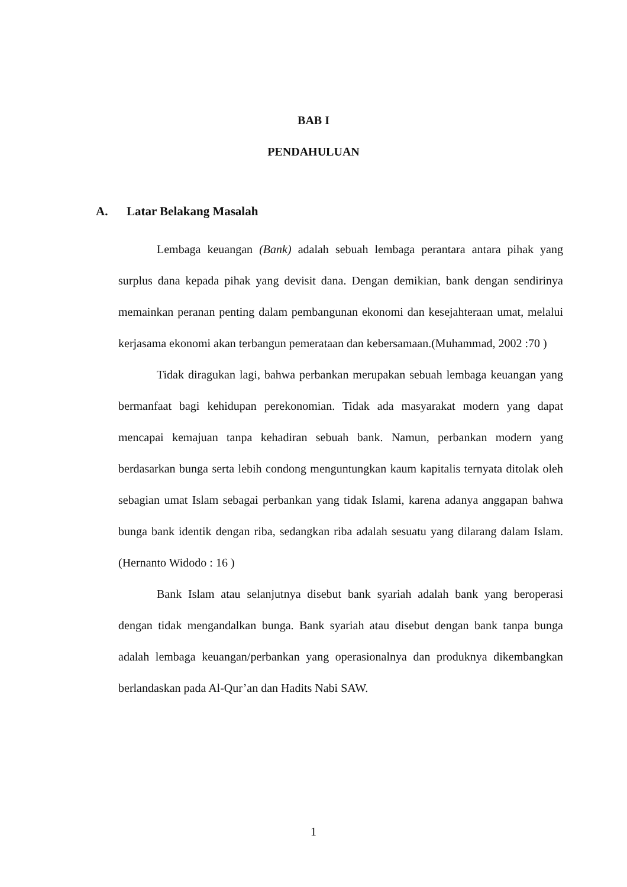BAB I
PENDAHULUAN
A. Latar Belakang Masalah
Lembaga keuangan (Bank) adalah sebuah lembaga perantara antara pihak yang surplus dana kepada pihak yang devisit dana. Dengan demikian, bank dengan sendirinya memainkan peranan penting dalam pembangunan ekonomi dan kesejahteraan umat, melalui kerjasama ekonomi akan terbangun pemerataan dan kebersamaan.(Muhammad, 2002 :70 )
Tidak diragukan lagi, bahwa perbankan merupakan sebuah lembaga keuangan yang bermanfaat bagi kehidupan perekonomian. Tidak ada masyarakat modern yang dapat mencapai kemajuan tanpa kehadiran sebuah bank. Namun, perbankan modern yang berdasarkan bunga serta lebih condong menguntungkan kaum kapitalis ternyata ditolak oleh sebagian umat Islam sebagai perbankan yang tidak Islami, karena adanya anggapan bahwa bunga bank identik dengan riba, sedangkan riba adalah sesuatu yang dilarang dalam Islam.(Hernanto Widodo : 16 )
Bank Islam atau selanjutnya disebut bank syariah adalah bank yang beroperasi dengan tidak mengandalkan bunga. Bank syariah atau disebut dengan bank tanpa bunga adalah lembaga keuangan/perbankan yang operasionalnya dan produknya dikembangkan berlandaskan pada Al-Qur’an dan Hadits Nabi SAW.
1